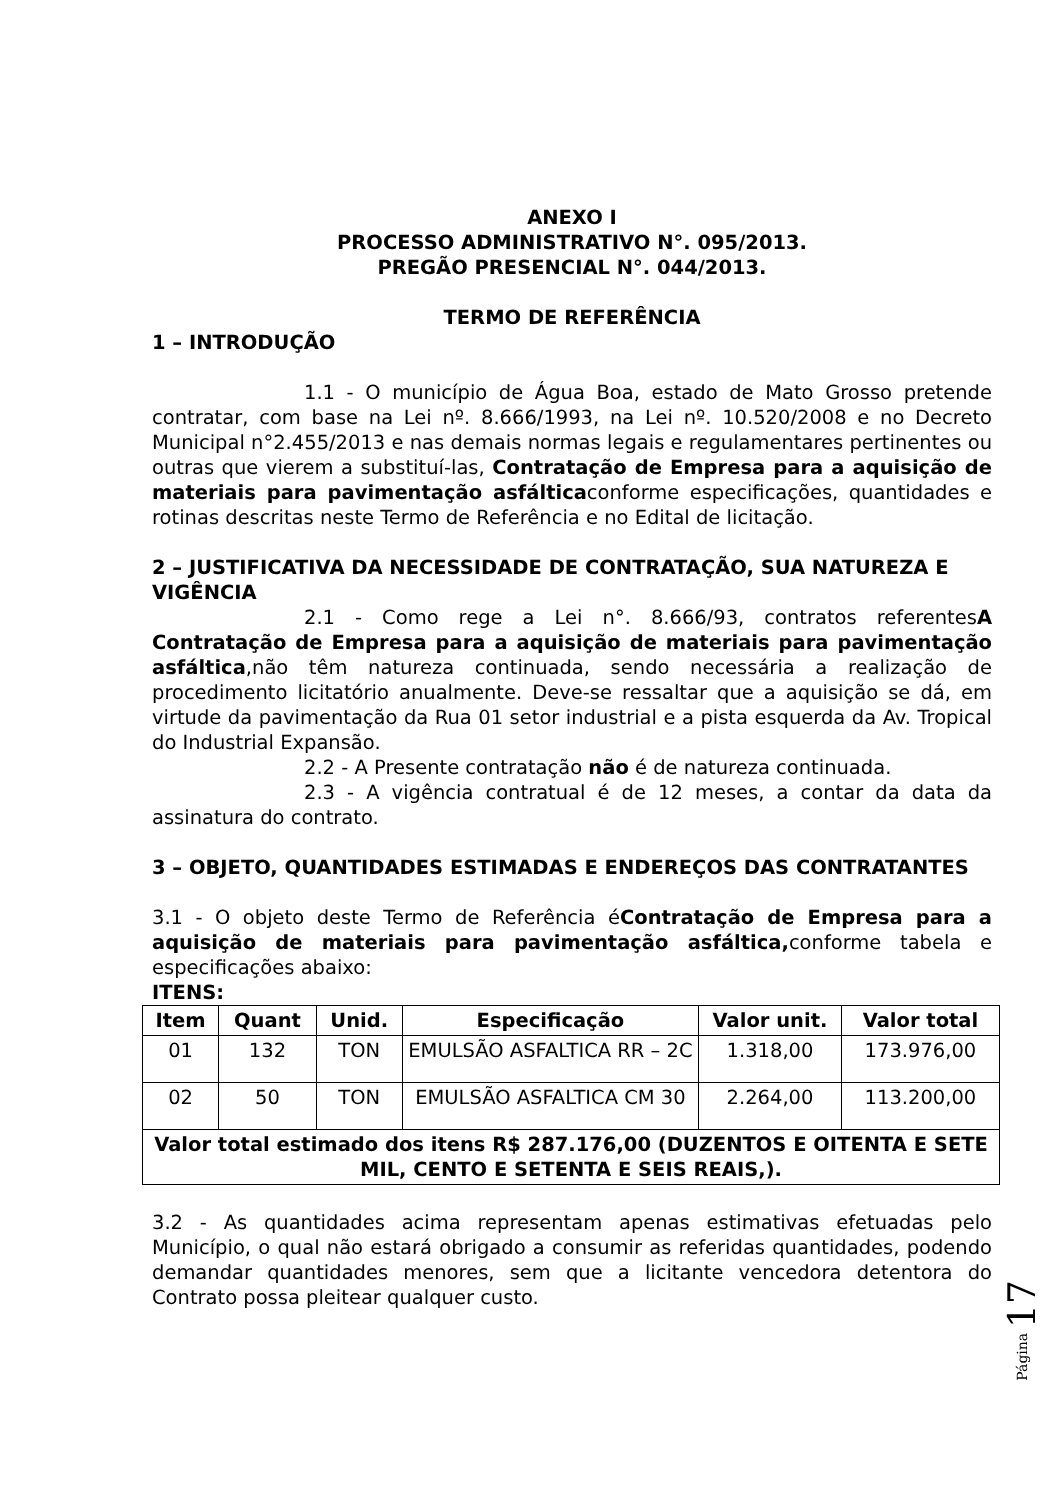ANEXO I
PROCESSO ADMINISTRATIVO N°. 095/2013.
PREGÃO PRESENCIAL N°. 044/2013.
TERMO DE REFERÊNCIA
1 – INTRODUÇÃO
1.1 - O município de Água Boa, estado de Mato Grosso pretende contratar, com base na Lei nº. 8.666/1993, na Lei nº. 10.520/2008 e no Decreto Municipal n°2.455/2013 e nas demais normas legais e regulamentares pertinentes ou outras que vierem a substituí-las, Contratação de Empresa para a aquisição de materiais para pavimentação asfálticaconforme especificações, quantidades e rotinas descritas neste Termo de Referência e no Edital de licitação.
2 – JUSTIFICATIVA DA NECESSIDADE DE CONTRATAÇÃO, SUA NATUREZA E VIGÊNCIA
2.1 - Como rege a Lei n°. 8.666/93, contratos referentesA Contratação de Empresa para a aquisição de materiais para pavimentação asfáltica,não têm natureza continuada, sendo necessária a realização de procedimento licitatório anualmente. Deve-se ressaltar que a aquisição se dá, em virtude da pavimentação da Rua 01 setor industrial e a pista esquerda da Av. Tropical do Industrial Expansão.
2.2 - A Presente contratação não é de natureza continuada.
2.3 - A vigência contratual é de 12 meses, a contar da data da assinatura do contrato.
3 – OBJETO, QUANTIDADES ESTIMADAS E ENDEREÇOS DAS CONTRATANTES
3.1 - O objeto deste Termo de Referência éContratação de Empresa para a aquisição de materiais para pavimentação asfáltica, conforme tabela e especificações abaixo:
ITENS:
| Item | Quant | Unid. | Especificação | Valor unit. | Valor total |
| --- | --- | --- | --- | --- | --- |
| 01 | 132 | TON | EMULSÃO ASFALTICA RR – 2C | 1.318,00 | 173.976,00 |
| 02 | 50 | TON | EMULSÃO ASFALTICA CM 30 | 2.264,00 | 113.200,00 |
| Valor total estimado dos itens R$ 287.176,00 (DUZENTOS E OITENTA E SETE MIL, CENTO E SETENTA E SEIS REAIS,). | | | | | |
3.2 - As quantidades acima representam apenas estimativas efetuadas pelo Município, o qual não estará obrigado a consumir as referidas quantidades, podendo demandar quantidades menores, sem que a licitante vencedora detentora do Contrato possa pleitear qualquer custo.
Página 17